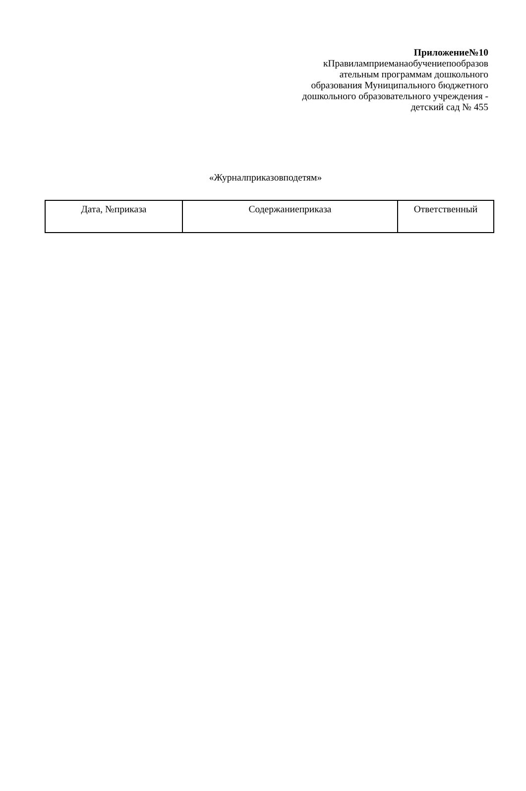Приложение№10
кПравиламприеманаобучениепообразов ательным программам дошкольного образования Муниципального бюджетного дошкольного образовательного учреждения - детский сад № 455
«Журналприказовподетям»
| Дата, №приказа | Содержаниеприказа | Ответственный |
| --- | --- | --- |